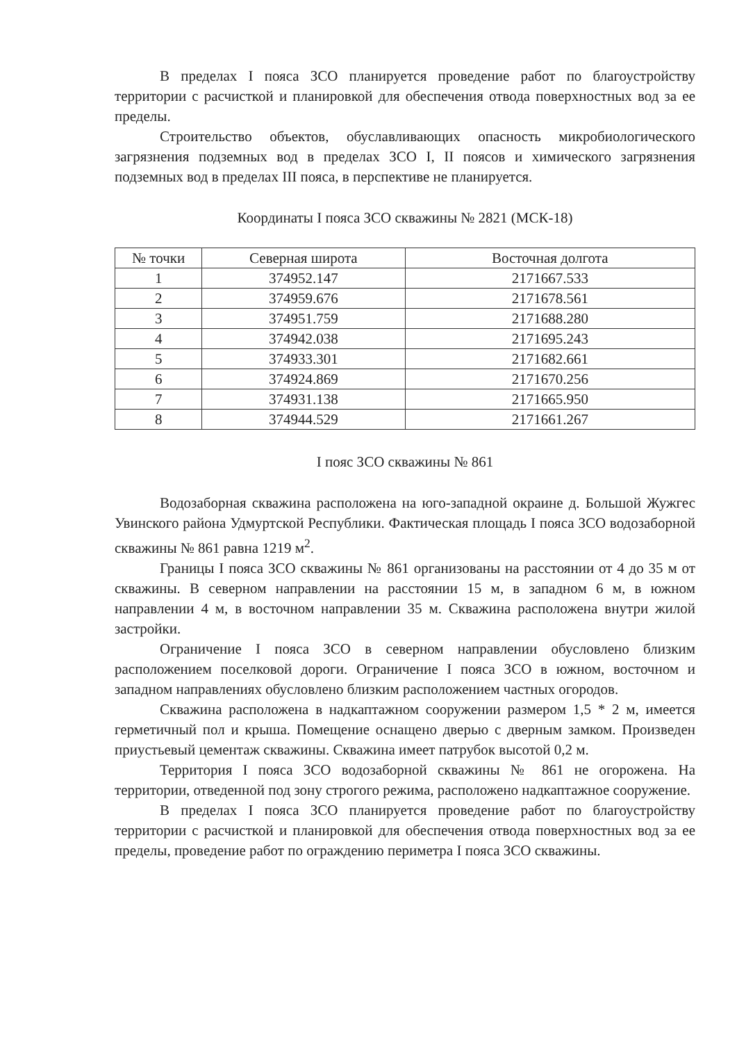В пределах I пояса ЗСО планируется проведение работ по благоустройству территории с расчисткой и планировкой для обеспечения отвода поверхностных вод за ее пределы.
Строительство объектов, обуславливающих опасность микробиологического загрязнения подземных вод в пределах ЗСО I, II поясов и химического загрязнения подземных вод в пределах III пояса, в перспективе не планируется.
Координаты I пояса ЗСО скважины № 2821 (МСК-18)
| № точки | Северная широта | Восточная долгота |
| --- | --- | --- |
| 1 | 374952.147 | 2171667.533 |
| 2 | 374959.676 | 2171678.561 |
| 3 | 374951.759 | 2171688.280 |
| 4 | 374942.038 | 2171695.243 |
| 5 | 374933.301 | 2171682.661 |
| 6 | 374924.869 | 2171670.256 |
| 7 | 374931.138 | 2171665.950 |
| 8 | 374944.529 | 2171661.267 |
I пояс ЗСО скважины № 861
Водозаборная скважина расположена на юго-западной окраине д. Большой Жужгес Увинского района Удмуртской Республики. Фактическая площадь I пояса ЗСО водозаборной скважины № 861 равна 1219 м<sup>2</sup>.
Границы I пояса ЗСО скважины № 861 организованы на расстоянии от 4 до 35 м от скважины. В северном направлении на расстоянии 15 м, в западном 6 м, в южном направлении 4 м, в восточном направлении 35 м. Скважина расположена внутри жилой застройки.
Ограничение I пояса ЗСО в северном направлении обусловлено близким расположением поселковой дороги. Ограничение I пояса ЗСО в южном, восточном и западном направлениях обусловлено близким расположением частных огородов.
Скважина расположена в надкаптажном сооружении размером 1,5 * 2 м, имеется герметичный пол и крыша. Помещение оснащено дверью с дверным замком. Произведен приустьевый цементаж скважины. Скважина имеет патрубок высотой 0,2 м.
Территория I пояса ЗСО водозаборной скважины № 861 не огорожена. На территории, отведенной под зону строгого режима, расположено надкаптажное сооружение.
В пределах I пояса ЗСО планируется проведение работ по благоустройству территории с расчисткой и планировкой для обеспечения отвода поверхностных вод за ее пределы, проведение работ по ограждению периметра I пояса ЗСО скважины.